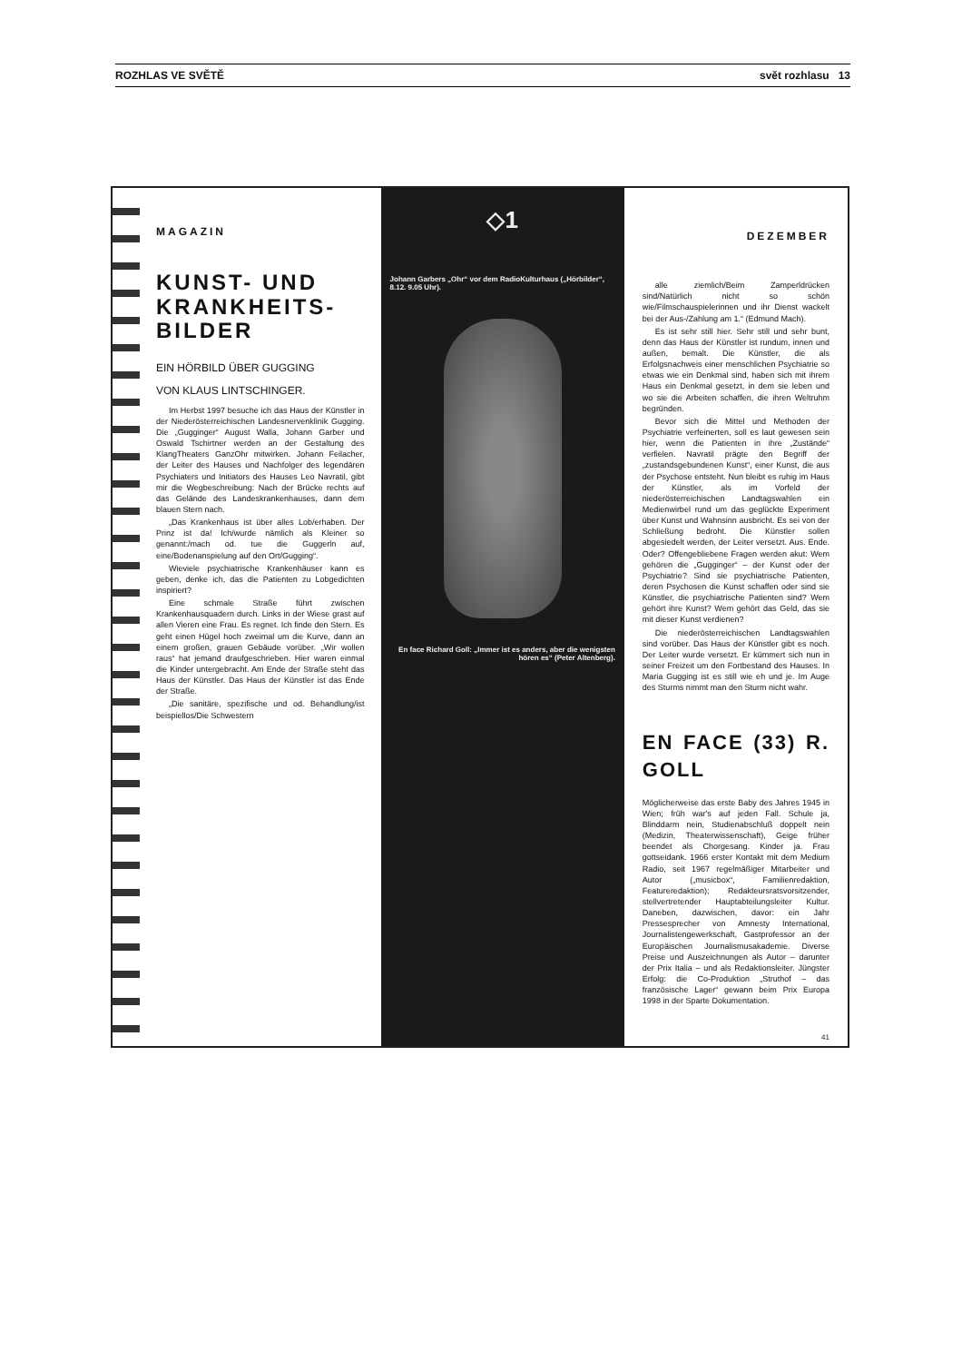ROZHLAS VE SVĚTĚ svět rozhlasu 13
MAGAZIN
KUNST- UND KRANKHEITS-BILDER
EIN HÖRBILD ÜBER GUGGING
VON KLAUS LINTSCHINGER.
Im Herbst 1997 besuche ich das Haus der Künstler in der Niederösterreichischen Landesnervenklinik Gugging. Die „Gugginger“ August Walla, Johann Garber und Oswald Tschirtner werden an der Gestaltung des KlangTheaters GanzOhr mitwirken. Johann Feilacher, der Leiter des Hauses und Nachfolger des legendären Psychiaters und Initiators des Hauses Leo Navratil, gibt mir die Wegbeschreibung: Nach der Brücke rechts auf das Gelände des Landeskrankenhauses, dann dem blauen Stern nach.
„Das Krankenhaus ist über alles Lob/erhaben. Der Prinz ist da! Ich/wurde nämlich als Kleiner so genannt:/mach od. tue die Guggerln auf, eine/Bodenanspielung auf den Ort/Gugging“.
Wieviele psychiatrische Krankenhäuser kann es geben, denke ich, das die Patienten zu Lobgedichten inspiriert?
Eine schmale Straße führt zwischen Krankenhausquadern durch. Links in der Wiese grast auf allen Vieren eine Frau. Es regnet. Ich finde den Stern. Es geht einen Hügel hoch zweimal um die Kurve, dann an einem großen, grauen Gebäude vorüber. „Wir wollen raus“ hat jemand draufgeschrieben. Hier waren einmal die Kinder untergebracht. Am Ende der Straße steht das Haus der Künstler. Das Haus der Künstler ist das Ende der Straße.
„Die sanitäre, spezifische und od. Behandlung/ist beispiellos/Die Schwestern
◇1
Johann Garbers „Ohr“ vor dem RadioKulturhaus („Hörbilder“, 8.12. 9.05 Uhr).
En face Richard Goll: „Immer ist es anders, aber die wenigsten hören es“ (Peter Altenberg).
DEZEMBER
alle ziemlich/Beim Zamperldrücken sind/Natürlich nicht so schön wie/Filmschauspielerinnen und ihr Dienst wackelt bei der Aus-/Zahlung am 1.“ (Edmund Mach).
Es ist sehr still hier. Sehr still und sehr bunt, denn das Haus der Künstler ist rundum, innen und außen, bemalt. Die Künstler, die als Erfolgsnachweis einer menschlichen Psychiatrie so etwas wie ein Denkmal sind, haben sich mit ihrem Haus ein Denkmal gesetzt, in dem sie leben und wo sie die Arbeiten schaffen, die ihren Weltruhm begründen.
Bevor sich die Mittel und Methoden der Psychiatrie verfeinerten, soll es laut gewesen sein hier, wenn die Patienten in ihre „Zustände“ verfielen. Navratil prägte den Begriff der „zustandsgebundenen Kunst“, einer Kunst, die aus der Psychose entsteht. Nun bleibt es ruhig im Haus der Künstler, als im Vorfeld der niederösterreichischen Landtagswahlen ein Medienwirbel rund um das geglückte Experiment über Kunst und Wahnsinn ausbricht. Es sei von der Schließung bedroht. Die Künstler sollen abgesiedelt werden, der Leiter versetzt. Aus. Ende. Oder? Offengebliebene Fragen werden akut: Wem gehören die „Gugginger“ – der Kunst oder der Psychiatrie? Sind sie psychiatrische Patienten, deren Psychosen die Kunst schaffen oder sind sie Künstler, die psychiatrische Patienten sind? Wem gehört ihre Kunst? Wem gehört das Geld, das sie mit dieser Kunst verdienen?
Die niederösterreichischen Landtagswahlen sind vorüber. Das Haus der Künstler gibt es noch. Der Leiter wurde versetzt. Er kümmert sich nun in seiner Freizeit um den Fortbestand des Hauses. In Maria Gugging ist es still wie eh und je. Im Auge des Sturms nimmt man den Sturm nicht wahr.
EN FACE (33) R. GOLL
Möglicherweise das erste Baby des Jahres 1945 in Wien; früh war's auf jeden Fall. Schule ja, Blinddarm nein, Studienabschluß doppelt nein (Medizin, Theaterwissenschaft), Geige früher beendet als Chorgesang. Kinder ja. Frau gottseidank. 1966 erster Kontakt mit dem Medium Radio, seit 1967 regelmäßiger Mitarbeiter und Autor („musicbox“, Familienredaktion, Featureredaktion); Redakteursratsvorsitzender, stellvertretender Hauptabteilungsleiter Kultur. Daneben, dazwischen, davor: ein Jahr Pressesprecher von Amnesty International, Journalistengewerkschaft, Gastprofessor an der Europäischen Journalismusakademie. Diverse Preise und Auszeichnungen als Autor – darunter der Prix Italia – und als Redaktionsleiter. Jüngster Erfolg: die Co-Produktion „Struthof – das französische Lager“ gewann beim Prix Europa 1998 in der Sparte Dokumentation.
41